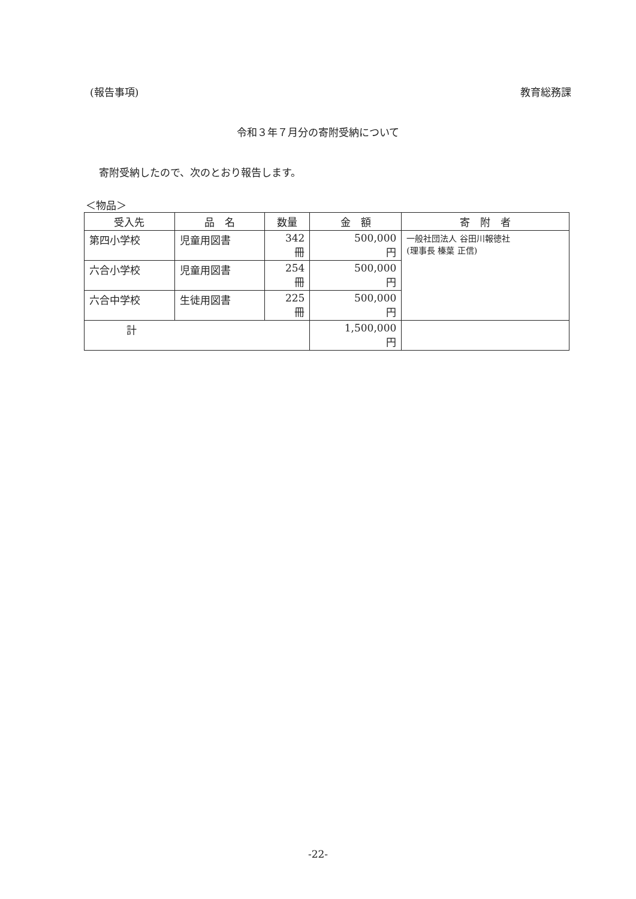(報告事項) 教育総務課
令和３年７月分の寄附受納について
寄附受納したので、次のとおり報告します。
＜物品＞
| 受入先 | 品 名 | 数量 | 金 額 | 寄 附 者 |
| --- | --- | --- | --- | --- |
| 第四小学校 | 児童用図書 | 342 冊 | 500,000 円 | 一般社団法人 谷田川報徳社 (理事長 榛葉 正信) |
| 六合小学校 | 児童用図書 | 254 冊 | 500,000 円 | |
| 六合中学校 | 生徒用図書 | 225 冊 | 500,000 円 | |
| 計 | | | 1,500,000 円 | |
-22-